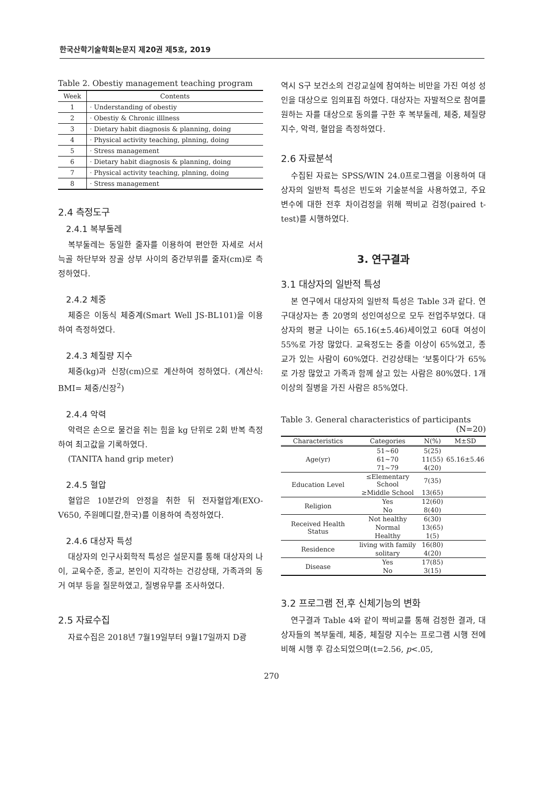한국산학기술학회논문지 제20권 제5호, 2019
Table 2. Obestiy management teaching program
| Week | Contents |
| --- | --- |
| 1 | · Understanding of obestiy |
| 2 | · Obestiy & Chronic illlness |
| 3 | · Dietary habit diagnosis & planning, doing |
| 4 | · Physical activity teaching, plnning, doing |
| 5 | · Stress management |
| 6 | · Dietary habit diagnosis & planning, doing |
| 7 | · Physical activity teaching, plnning, doing |
| 8 | · Stress management |
2.4 측정도구
2.4.1 복부둘레
복부둘레는 동일한 줄자를 이용하여 편안한 자세로 서서 늑골 하단부와 장골 상부 사이의 중간부위를 줄자(cm)로 측정하였다.
2.4.2 체중
체중은 이동식 체중계(Smart Well JS-BL101)을 이용하여 측정하였다.
2.4.3 체질량 지수
체중(kg)과 신장(cm)으로 계산하여 정하였다. (계산식: BMI= 체중/신장<sup>2</sup>)
2.4.4 악력
악력은 손으로 물건을 쥐는 힘을 kg 단위로 2회 반복 측정하여 최고값을 기록하였다.
(TANITA hand grip meter)
2.4.5 혈압
혈압은 10분간의 안정을 취한 뒤 전자혈압계(EXO-V650, 주원메디칼,한국)를 이용하여 측정하였다.
2.4.6 대상자 특성
대상자의 인구사회학적 특성은 설문지를 통해 대상자의 나이, 교육수준, 종교, 본인이 지각하는 건강상태, 가족과의 동거 여부 등을 질문하였고, 질병유무를 조사하였다.
2.5 자료수집
자료수집은 2018년 7월19일부터 9월17일까지 D광
역시 S구 보건소의 건강교실에 참여하는 비만을 가진 여성 성인을 대상으로 임의표집 하였다. 대상자는 자발적으로 참여를 원하는 자를 대상으로 동의를 구한 후 복부둘레, 체중, 체질량 지수, 악력, 혈압을 측정하였다.
2.6 자료분석
수집된 자료는 SPSS/WIN 24.0프로그램을 이용하여 대상자의 일반적 특성은 빈도와 기술분석을 사용하였고, 주요 변수에 대한 전후 차이검정을 위해 짝비교 검정(paired t-test)를 시행하였다.
3. 연구결과
3.1 대상자의 일반적 특성
본 연구에서 대상자의 일반적 특성은 Table 3과 같다. 연구대상자는 총 20명의 성인여성으로 모두 전업주부였다. 대상자의 평균 나이는 65.16(±5.46)세이었고 60대 여성이 55%로 가장 많았다. 교육정도는 중졸 이상이 65%였고, 종교가 있는 사람이 60%였다. 건강상태는 ‘보통이다’가 65%로 가장 많았고 가족과 함께 살고 있는 사람은 80%였다. 1개 이상의 질병을 가진 사람은 85%였다.
Table 3. General characteristics of participants
(N=20)
| Characteristics | Categories | N(%) | M±SD |
| --- | --- | --- | --- |
| Age(yr) | 51~60 | 5(25) | 65.16±5.46 |
| | 61~70 | 11(55) | |
| | 71~79 | 4(20) | |
| Education Level | ≤Elementary School | 7(35) | |
| | ≥Middle School | 13(65) | |
| Religion | Yes | 12(60) | |
| | No | 8(40) | |
| Received Health Status | Not healthy | 6(30) | |
| | Normal | 13(65) | |
| | Healthy | 1(5) | |
| Residence | living with family | 16(80) | |
| | solitary | 4(20) | |
| Disease | Yes | 17(85) | |
| | No | 3(15) | |
3.2 프로그램 전,후 신체기능의 변화
연구결과 Table 4와 같이 짝비교를 통해 검정한 결과, 대상자들의 복부둘레, 체중, 체질량 지수는 프로그램 시행 전에 비해 시행 후 감소되었으며(t=2.56, p<.05,
270